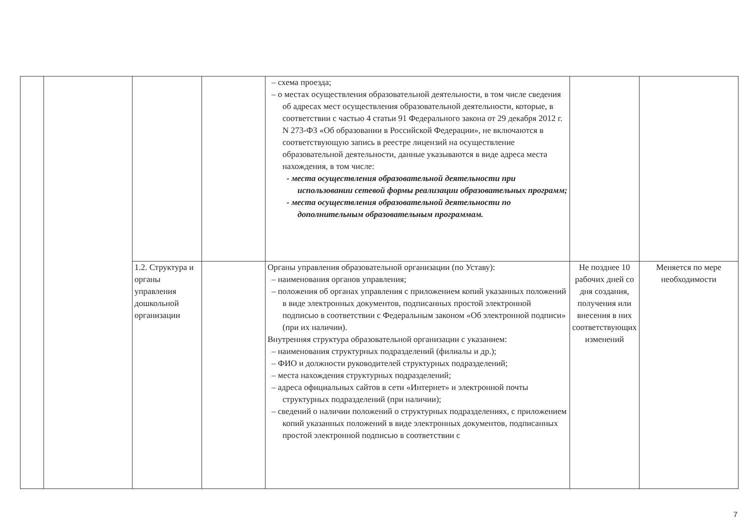| | | | | – схема проезда; – о местах осуществления образовательной деятельности, в том числе сведения об адресах мест осуществления образовательной деятельности, которые, в соответствии с частью 4 статьи 91 Федерального закона от 29 декабря 2012 г. N 273-ФЗ «Об образовании в Российской Федерации», не включаются в соответствующую запись в реестре лицензий на осуществление образовательной деятельности, данные указываются в виде адреса места нахождения, в том числе: - места осуществления образовательной деятельности при использовании сетевой формы реализации образовательных программ; - места осуществления образовательной деятельности по дополнительным образовательным программам. | | |
| | | 1.2. Структура и органы управления дошкольной организации | | Органы управления образовательной организации (по Уставу): – наименования органов управления; – положения об органах управления с приложением копий указанных положений в виде электронных документов, подписанных простой электронной подписью в соответствии с Федеральным законом «Об электронной подписи» (при их наличии). Внутренняя структура образовательной организации с указанием: – наименования структурных подразделений (филиалы и др.); – ФИО и должности руководителей структурных подразделений; – места нахождения структурных подразделений; – адреса официальных сайтов в сети «Интернет» и электронной почты структурных подразделений (при наличии); – сведений о наличии положений о структурных подразделениях, с приложением копий указанных положений в виде электронных документов, подписанных простой электронной подписью в соответствии с | Не позднее 10 рабочих дней со дня создания, получения или внесения в них соответствующих изменений | Меняется по мере необходимости |
7